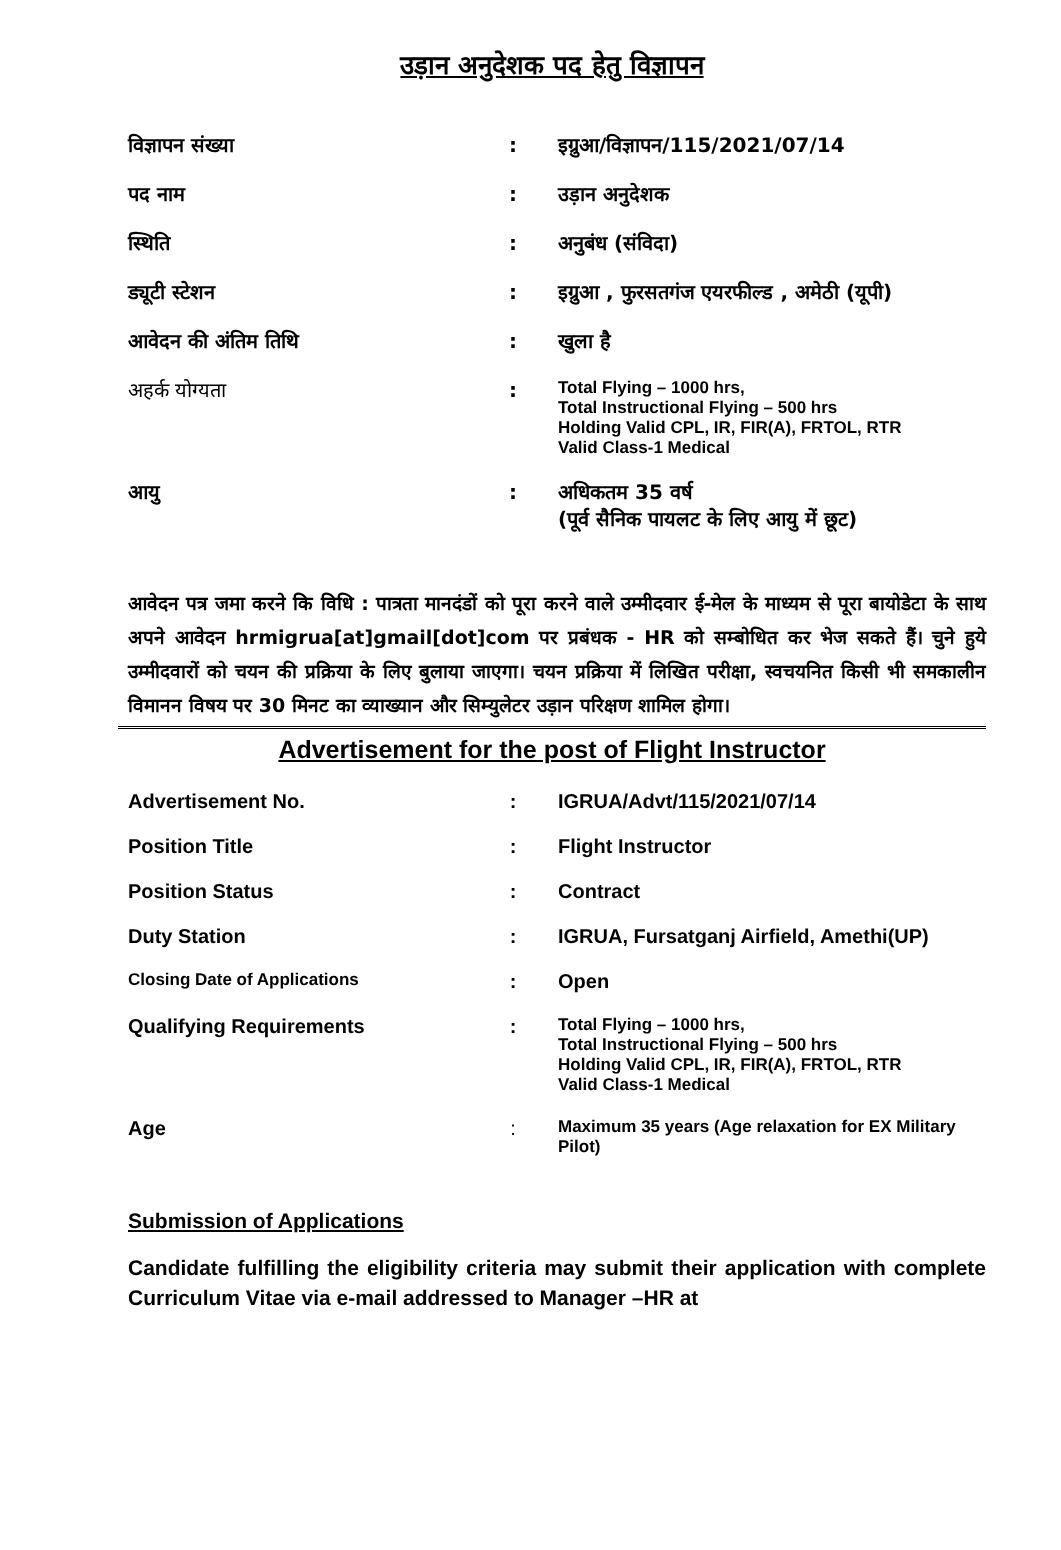उड़ान अनुदेशक पद हेतु विज्ञापन
| विज्ञापन संख्या | : | इग्रुआ/विज्ञापन/115/2021/07/14 |
| पद नाम | : | उड़ान अनुदेशक |
| स्थिति | : | अनुबंध (संविदा) |
| ड्यूटी स्टेशन | : | इग्रुआ , फुरसतगंज एयरफील्ड , अमेठी (यूपी) |
| आवेदन की अंतिम तिथि | : | खुला है |
| अहर्क योग्यता | : | Total Flying – 1000 hrs, Total Instructional Flying – 500 hrs Holding Valid CPL, IR, FIR(A), FRTOL, RTR Valid Class-1 Medical |
| आयु | : | अधिकतम 35 वर्ष (पूर्व सैनिक पायलट के लिए आयु में छूट) |
आवेदन पत्र जमा करने कि विधि : पात्रता मानदंडों को पूरा करने वाले उम्मीदवार ई-मेल के माध्यम से पूरा बायोडेटा के साथ अपने आवेदन hrmigrua[at]gmail[dot]com पर प्रबंधक - HR को सम्बोधित कर भेज सकते हैं। चुने हुये उम्मीदवारों को चयन की प्रक्रिया के लिए बुलाया जाएगा। चयन प्रक्रिया में लिखित परीक्षा, स्वचयनित किसी भी समकालीन विमानन विषय पर 30 मिनट का व्याख्यान और सिम्युलेटर उड़ान परिक्षण शामिल होगा।
Advertisement for the post of Flight Instructor
| Advertisement No. | : | IGRUA/Advt/115/2021/07/14 |
| Position Title | : | Flight Instructor |
| Position Status | : | Contract |
| Duty Station | : | IGRUA, Fursatganj Airfield, Amethi(UP) |
| Closing Date of Applications | : | Open |
| Qualifying Requirements | : | Total Flying – 1000 hrs, Total Instructional Flying – 500 hrs Holding Valid CPL, IR, FIR(A), FRTOL, RTR Valid Class-1 Medical |
| Age | : | Maximum 35 years (Age relaxation for EX Military Pilot) |
Submission of Applications
Candidate fulfilling the eligibility criteria may submit their application with complete Curriculum Vitae via e-mail addressed to Manager –HR at